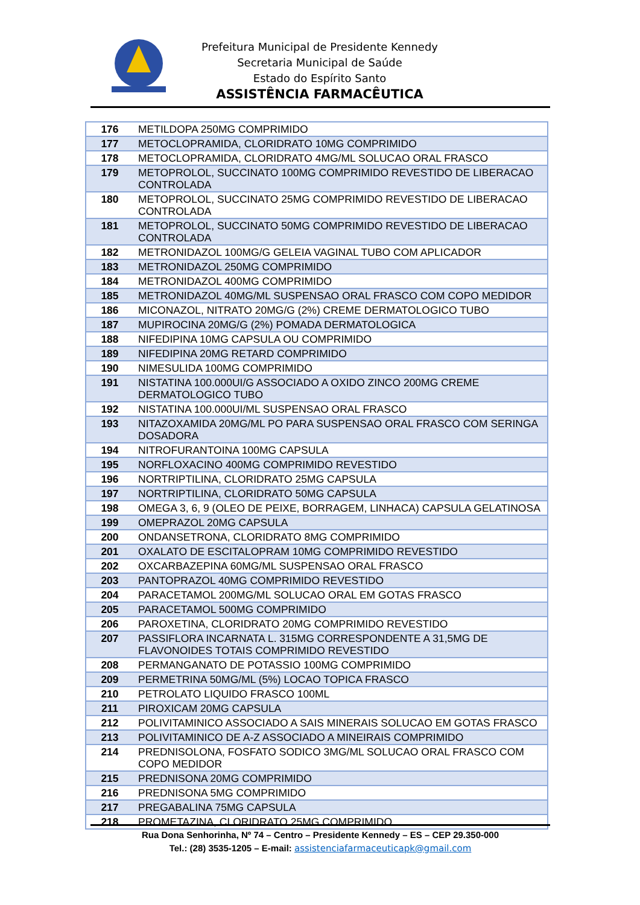Prefeitura Municipal de Presidente Kennedy
Secretaria Municipal de Saúde
Estado do Espírito Santo
ASSISTÊNCIA FARMACÊUTICA
| 176 | METILDOPA 250MG COMPRIMIDO |
| 177 | METOCLOPRAMIDA, CLORIDRATO 10MG COMPRIMIDO |
| 178 | METOCLOPRAMIDA, CLORIDRATO 4MG/ML SOLUCAO ORAL FRASCO |
| 179 | METOPROLOL, SUCCINATO 100MG COMPRIMIDO REVESTIDO DE LIBERACAO CONTROLADA |
| 180 | METOPROLOL, SUCCINATO 25MG COMPRIMIDO REVESTIDO DE LIBERACAO CONTROLADA |
| 181 | METOPROLOL, SUCCINATO 50MG COMPRIMIDO REVESTIDO DE LIBERACAO CONTROLADA |
| 182 | METRONIDAZOL 100MG/G GELEIA VAGINAL TUBO COM APLICADOR |
| 183 | METRONIDAZOL 250MG COMPRIMIDO |
| 184 | METRONIDAZOL 400MG COMPRIMIDO |
| 185 | METRONIDAZOL 40MG/ML SUSPENSAO ORAL FRASCO COM COPO MEDIDOR |
| 186 | MICONAZOL, NITRATO 20MG/G (2%) CREME DERMATOLOGICO TUBO |
| 187 | MUPIROCINA 20MG/G (2%) POMADA DERMATOLOGICA |
| 188 | NIFEDIPINA 10MG CAPSULA OU COMPRIMIDO |
| 189 | NIFEDIPINA 20MG RETARD COMPRIMIDO |
| 190 | NIMESULIDA 100MG COMPRIMIDO |
| 191 | NISTATINA 100.000UI/G ASSOCIADO A OXIDO ZINCO 200MG CREME DERMATOLOGICO TUBO |
| 192 | NISTATINA 100.000UI/ML SUSPENSAO ORAL FRASCO |
| 193 | NITAZOXAMIDA 20MG/ML PO PARA SUSPENSAO ORAL FRASCO COM SERINGA DOSADORA |
| 194 | NITROFURANTOINA 100MG CAPSULA |
| 195 | NORFLOXACINO 400MG COMPRIMIDO REVESTIDO |
| 196 | NORTRIPTILINA, CLORIDRATO 25MG CAPSULA |
| 197 | NORTRIPTILINA, CLORIDRATO 50MG CAPSULA |
| 198 | OMEGA 3, 6, 9 (OLEO DE PEIXE, BORRAGEM, LINHACA) CAPSULA GELATINOSA |
| 199 | OMEPRAZOL 20MG CAPSULA |
| 200 | ONDANSETRONA, CLORIDRATO 8MG COMPRIMIDO |
| 201 | OXALATO DE ESCITALOPRAM 10MG COMPRIMIDO REVESTIDO |
| 202 | OXCARBAZEPINA 60MG/ML SUSPENSAO ORAL FRASCO |
| 203 | PANTOPRAZOL 40MG COMPRIMIDO REVESTIDO |
| 204 | PARACETAMOL 200MG/ML SOLUCAO ORAL EM GOTAS FRASCO |
| 205 | PARACETAMOL 500MG COMPRIMIDO |
| 206 | PAROXETINA, CLORIDRATO 20MG COMPRIMIDO REVESTIDO |
| 207 | PASSIFLORA INCARNATA L. 315MG CORRESPONDENTE A 31,5MG DE FLAVONOIDES TOTAIS COMPRIMIDO REVESTIDO |
| 208 | PERMANGANATO DE POTASSIO 100MG COMPRIMIDO |
| 209 | PERMETRINA 50MG/ML (5%) LOCAO TOPICA FRASCO |
| 210 | PETROLATO LIQUIDO FRASCO 100ML |
| 211 | PIROXICAM 20MG CAPSULA |
| 212 | POLIVITAMINICO ASSOCIADO A SAIS MINERAIS SOLUCAO EM GOTAS FRASCO |
| 213 | POLIVITAMINICO DE A-Z ASSOCIADO A MINEIRAIS COMPRIMIDO |
| 214 | PREDNISOLONA, FOSFATO SODICO 3MG/ML SOLUCAO ORAL FRASCO COM COPO MEDIDOR |
| 215 | PREDNISONA 20MG COMPRIMIDO |
| 216 | PREDNISONA 5MG COMPRIMIDO |
| 217 | PREGABALINA 75MG CAPSULA |
| 218 | PROMETAZINA, CLORIDRATO 25MG COMPRIMIDO |
Rua Dona Senhorinha, Nº 74 – Centro – Presidente Kennedy – ES – CEP 29.350-000
Tel.: (28) 3535-1205 – E-mail: assistenciafarmaceuticapk@gmail.com